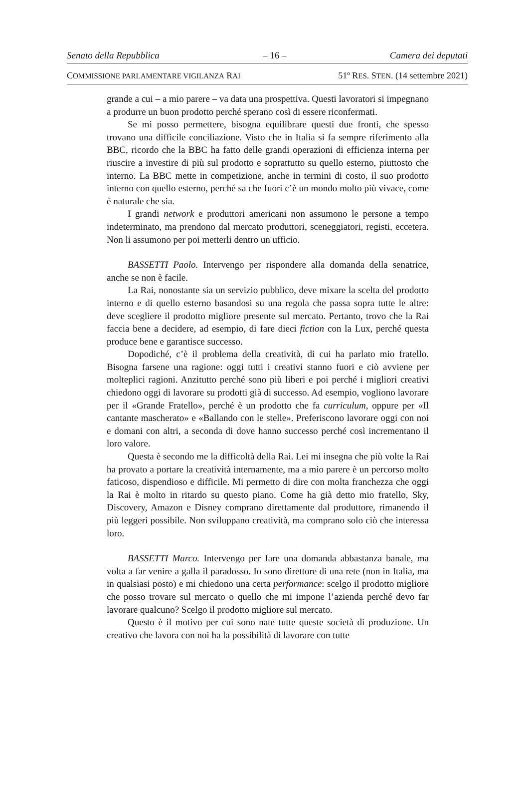Senato della Repubblica – 16 – Camera dei deputati
COMMISSIONE PARLAMENTARE VIGILANZA RAI 51º RES. STEN. (14 settembre 2021)
grande a cui – a mio parere – va data una prospettiva. Questi lavoratori si impegnano a produrre un buon prodotto perché sperano così di essere riconfermati.
Se mi posso permettere, bisogna equilibrare questi due fronti, che spesso trovano una difficile conciliazione. Visto che in Italia si fa sempre riferimento alla BBC, ricordo che la BBC ha fatto delle grandi operazioni di efficienza interna per riuscire a investire di più sul prodotto e soprattutto su quello esterno, piuttosto che interno. La BBC mette in competizione, anche in termini di costo, il suo prodotto interno con quello esterno, perché sa che fuori c’è un mondo molto più vivace, come è naturale che sia.
I grandi network e produttori americani non assumono le persone a tempo indeterminato, ma prendono dal mercato produttori, sceneggiatori, registi, eccetera. Non li assumono per poi metterli dentro un ufficio.
BASSETTI Paolo. Intervengo per rispondere alla domanda della senatrice, anche se non è facile.
La Rai, nonostante sia un servizio pubblico, deve mixare la scelta del prodotto interno e di quello esterno basandosi su una regola che passa sopra tutte le altre: deve scegliere il prodotto migliore presente sul mercato. Pertanto, trovo che la Rai faccia bene a decidere, ad esempio, di fare dieci fiction con la Lux, perché questa produce bene e garantisce successo.
Dopodiché, c’è il problema della creatività, di cui ha parlato mio fratello. Bisogna farsene una ragione: oggi tutti i creativi stanno fuori e ciò avviene per molteplici ragioni. Anzitutto perché sono più liberi e poi perché i migliori creativi chiedono oggi di lavorare su prodotti già di successo. Ad esempio, vogliono lavorare per il «Grande Fratello», perché è un prodotto che fa curriculum, oppure per «Il cantante mascherato» e «Ballando con le stelle». Preferiscono lavorare oggi con noi e domani con altri, a seconda di dove hanno successo perché così incrementano il loro valore.
Questa è secondo me la difficoltà della Rai. Lei mi insegna che più volte la Rai ha provato a portare la creatività internamente, ma a mio parere è un percorso molto faticoso, dispendioso e difficile. Mi permetto di dire con molta franchezza che oggi la Rai è molto in ritardo su questo piano. Come ha già detto mio fratello, Sky, Discovery, Amazon e Disney comprano direttamente dal produttore, rimanendo il più leggeri possibile. Non sviluppano creatività, ma comprano solo ciò che interessa loro.
BASSETTI Marco. Intervengo per fare una domanda abbastanza banale, ma volta a far venire a galla il paradosso. Io sono direttore di una rete (non in Italia, ma in qualsiasi posto) e mi chiedono una certa performance: scelgo il prodotto migliore che posso trovare sul mercato o quello che mi impone l’azienda perché devo far lavorare qualcuno? Scelgo il prodotto migliore sul mercato.
Questo è il motivo per cui sono nate tutte queste società di produzione. Un creativo che lavora con noi ha la possibilità di lavorare con tutte